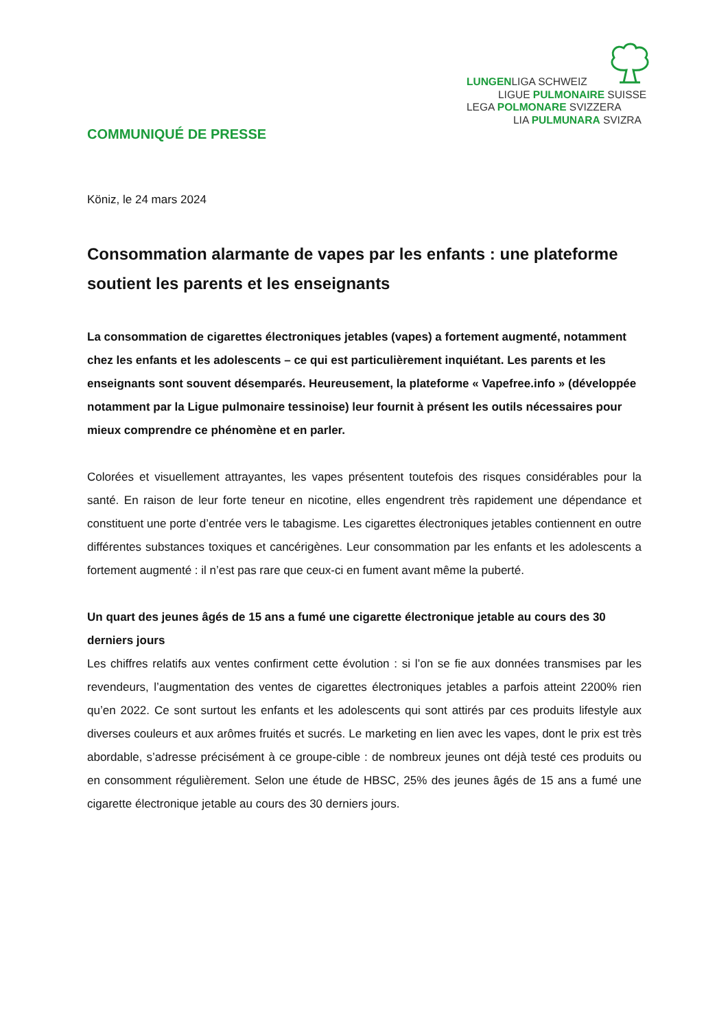LUNGENLIGA SCHWEIZ
LIGUE PULMONAIRE SUISSE
LEGA POLMONARE SVIZZERA
LIA PULMUNARA SVIZRA
COMMUNIQUÉ DE PRESSE
Köniz, le 24 mars 2024
Consommation alarmante de vapes par les enfants : une plateforme soutient les parents et les enseignants
La consommation de cigarettes électroniques jetables (vapes) a fortement augmenté, notamment chez les enfants et les adolescents – ce qui est particulièrement inquiétant. Les parents et les enseignants sont souvent désemparés. Heureusement, la plateforme « Vapefree.info » (développée notamment par la Ligue pulmonaire tessinoise) leur fournit à présent les outils nécessaires pour mieux comprendre ce phénomène et en parler.
Colorées et visuellement attrayantes, les vapes présentent toutefois des risques considérables pour la santé. En raison de leur forte teneur en nicotine, elles engendrent très rapidement une dépendance et constituent une porte d’entrée vers le tabagisme. Les cigarettes électroniques jetables contiennent en outre différentes substances toxiques et cancérigènes. Leur consommation par les enfants et les adolescents a fortement augmenté : il n’est pas rare que ceux-ci en fument avant même la puberté.
Un quart des jeunes âgés de 15 ans a fumé une cigarette électronique jetable au cours des 30 derniers jours
Les chiffres relatifs aux ventes confirment cette évolution : si l’on se fie aux données transmises par les revendeurs, l’augmentation des ventes de cigarettes électroniques jetables a parfois atteint 2200% rien qu’en 2022. Ce sont surtout les enfants et les adolescents qui sont attirés par ces produits lifestyle aux diverses couleurs et aux arômes fruités et sucrés. Le marketing en lien avec les vapes, dont le prix est très abordable, s’adresse précisément à ce groupe-cible : de nombreux jeunes ont déjà testé ces produits ou en consomment régulièrement. Selon une étude de HBSC, 25% des jeunes âgés de 15 ans a fumé une cigarette électronique jetable au cours des 30 derniers jours.